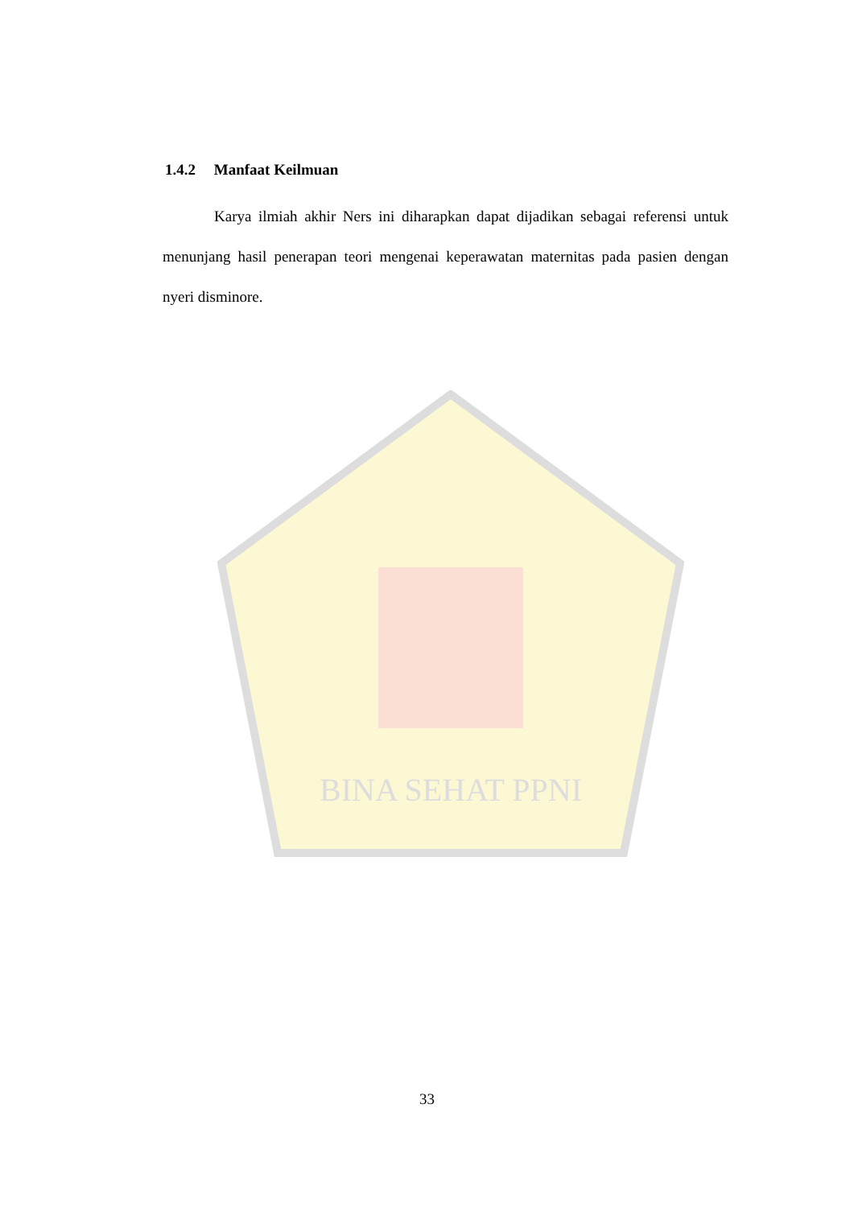BINA SEHAT PPNI
1.4.2 Manfaat Keilmuan
Karya ilmiah akhir Ners ini diharapkan dapat dijadikan sebagai referensi untuk menunjang hasil penerapan teori mengenai keperawatan maternitas pada pasien dengan nyeri disminore.
33